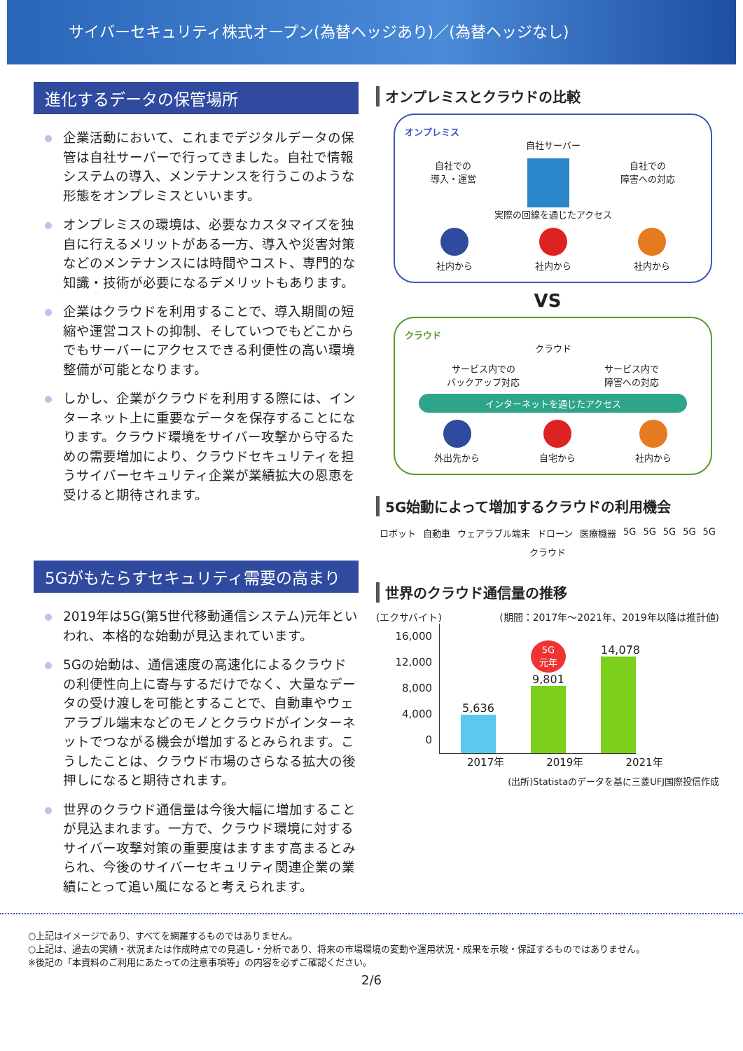サイバーセキュリティ株式オープン(為替ヘッジあり)／(為替ヘッジなし)
進化するデータの保管場所
企業活動において、これまでデジタルデータの保管は自社サーバーで行ってきました。自社で情報システムの導入、メンテナンスを行うこのような形態をオンプレミスといいます。
オンプレミスの環境は、必要なカスタマイズを独自に行えるメリットがある一方、導入や災害対策などのメンテナンスには時間やコスト、専門的な知識・技術が必要になるデメリットもあります。
企業はクラウドを利用することで、導入期間の短縮や運営コストの抑制、そしていつでもどこからでもサーバーにアクセスできる利便性の高い環境整備が可能となります。
しかし、企業がクラウドを利用する際には、インターネット上に重要なデータを保存することになります。クラウド環境をサイバー攻撃から守るための需要増加により、クラウドセキュリティを担うサイバーセキュリティ企業が業績拡大の恩恵を受けると期待されます。
5Gがもたらすセキュリティ需要の高まり
2019年は5G(第5世代移動通信システム)元年といわれ、本格的な始動が見込まれています。
5Gの始動は、通信速度の高速化によるクラウドの利便性向上に寄与するだけでなく、大量なデータの受け渡しを可能とすることで、自動車やウェアラブル端末などのモノとクラウドがインターネットでつながる機会が増加するとみられます。こうしたことは、クラウド市場のさらなる拡大の後押しになると期待されます。
世界のクラウド通信量は今後大幅に増加することが見込まれます。一方で、クラウド環境に対するサイバー攻撃対策の重要度はますます高まるとみられ、今後のサイバーセキュリティ関連企業の業績にとって追い風になると考えられます。
オンプレミスとクラウドの比較
オンプレミス
自社サーバー
自社での
導入・運営 自社での
障害への対応
実際の回線を通じたアクセス
社内から 社内から 社内から
VS
クラウド
クラウド
サービス内での
バックアップ対応 サービス内で
障害への対応
インターネットを通じたアクセス
外出先から 自宅から 社内から
5G始動によって増加するクラウドの利用機会
ロボット 自動車 ウェアラブル端末 ドローン 医療機器 5G 5G 5G 5G 5G クラウド
世界のクラウド通信量の推移
(エクサバイト) (期間：2017年～2021年、2019年以降は推計値)
16,000
12,000
8,000
4,000
0
5,636
5G
元年
9,801
14,078
2017年 2019年 2021年
(出所)Statistaのデータを基に三菱UFJ国際投信作成
○上記はイメージであり、すべてを網羅するものではありません。
○上記は、過去の実績・状況または作成時点での見通し・分析であり、将来の市場環境の変動や運用状況・成果を示唆・保証するものではありません。
※後記の「本資料のご利用にあたっての注意事項等」の内容を必ずご確認ください。
2/6